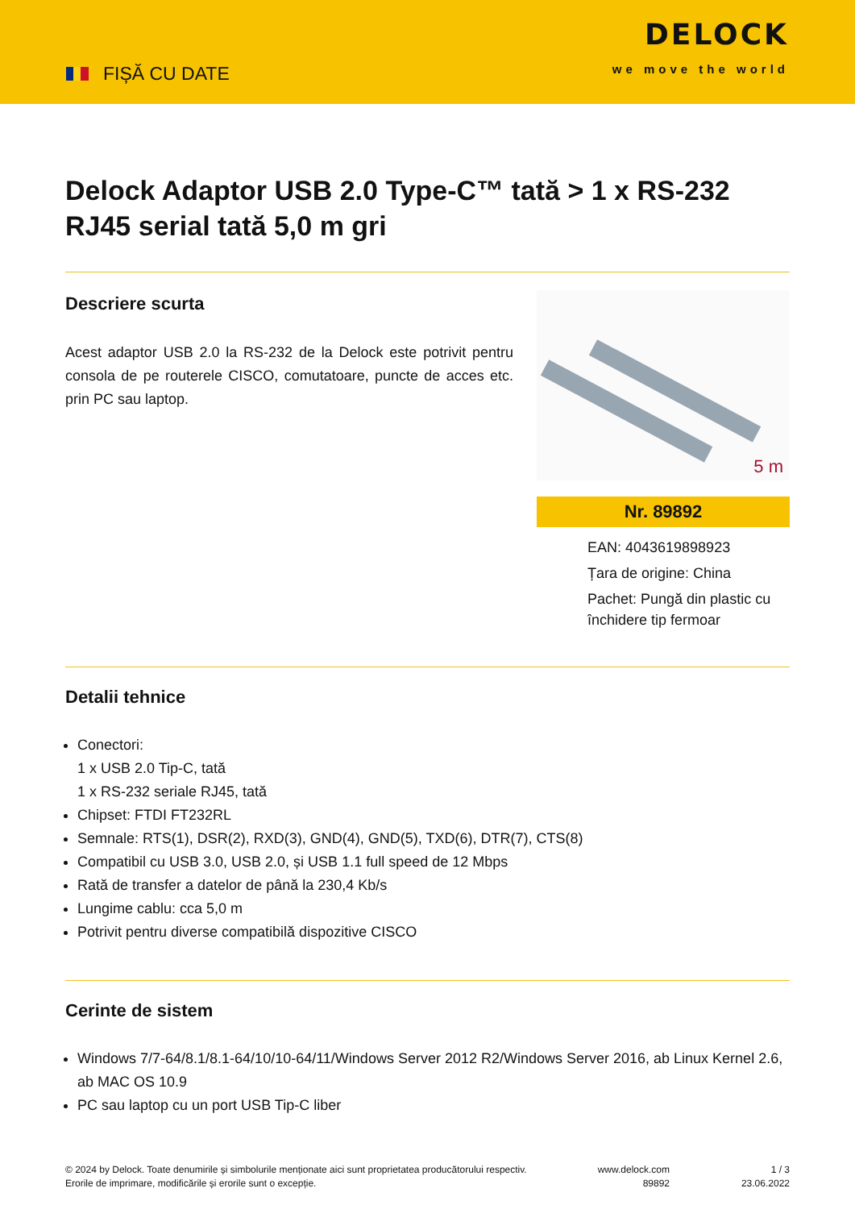FIȘĂ CU DATE
DELOCK
we move the world
Delock Adaptor USB 2.0 Type-C™ tată > 1 x RS-232 RJ45 serial tată 5,0 m gri
Descriere scurta
Acest adaptor USB 2.0 la RS-232 de la Delock este potrivit pentru consola de pe routerele CISCO, comutatoare, puncte de acces etc. prin PC sau laptop.
5 m
Nr. 89892
EAN: 4043619898923
Țara de origine: China
Pachet: Pungă din plastic cu închidere tip fermoar
Detalii tehnice
Conectori:
1 x USB 2.0 Tip-C, tată
1 x RS-232 seriale RJ45, tată
Chipset: FTDI FT232RL
Semnale: RTS(1), DSR(2), RXD(3), GND(4), GND(5), TXD(6), DTR(7), CTS(8)
Compatibil cu USB 3.0, USB 2.0, și USB 1.1 full speed de 12 Mbps
Rată de transfer a datelor de până la 230,4 Kb/s
Lungime cablu: cca 5,0 m
Potrivit pentru diverse compatibilă dispozitive CISCO
Cerinte de sistem
Windows 7/7-64/8.1/8.1-64/10/10-64/11/Windows Server 2012 R2/Windows Server 2016, ab Linux Kernel 2.6, ab MAC OS 10.9
PC sau laptop cu un port USB Tip-C liber
© 2024 by Delock. Toate denumirile și simbolurile menționate aici sunt proprietatea producătorului respectiv. Erorile de imprimare, modificările și erorile sunt o excepție.
www.delock.com
89892
1 / 3
23.06.2022